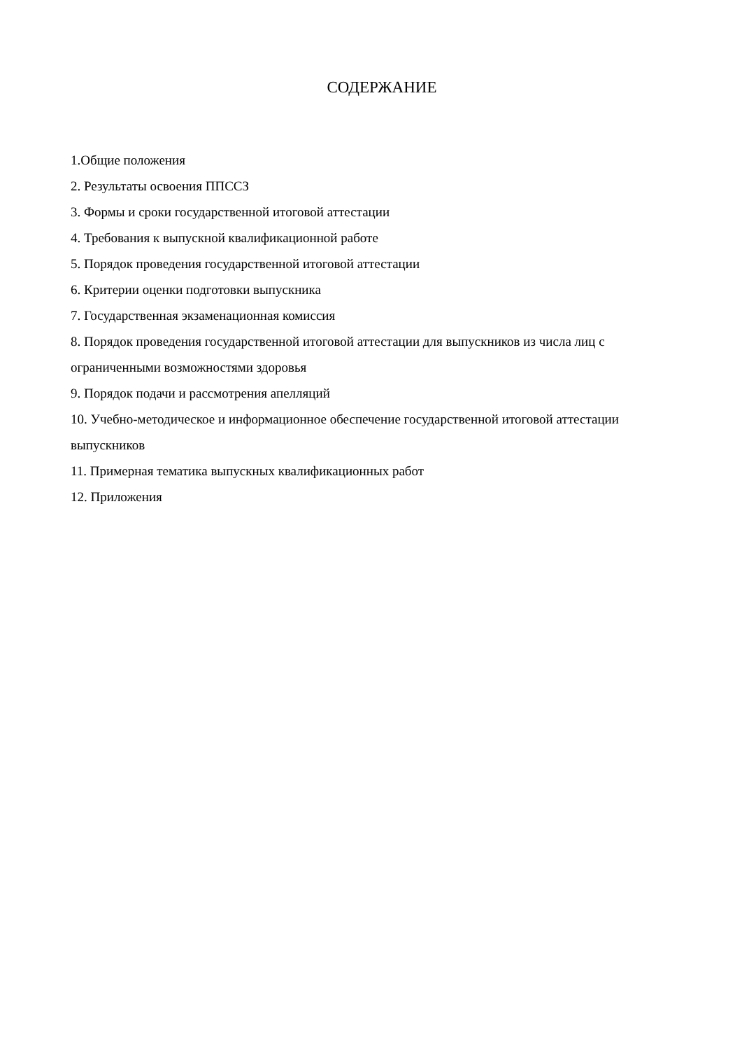СОДЕРЖАНИЕ
1.Общие положения
2. Результаты освоения ППССЗ
3. Формы и сроки государственной итоговой аттестации
4. Требования к выпускной квалификационной работе
5. Порядок проведения государственной итоговой аттестации
6. Критерии оценки подготовки выпускника
7. Государственная экзаменационная комиссия
8. Порядок проведения государственной итоговой аттестации для выпускников из числа лиц с ограниченными возможностями здоровья
9. Порядок подачи и рассмотрения апелляций
10. Учебно-методическое и информационное обеспечение государственной итоговой аттестации выпускников
11. Примерная тематика выпускных квалификационных работ
12. Приложения